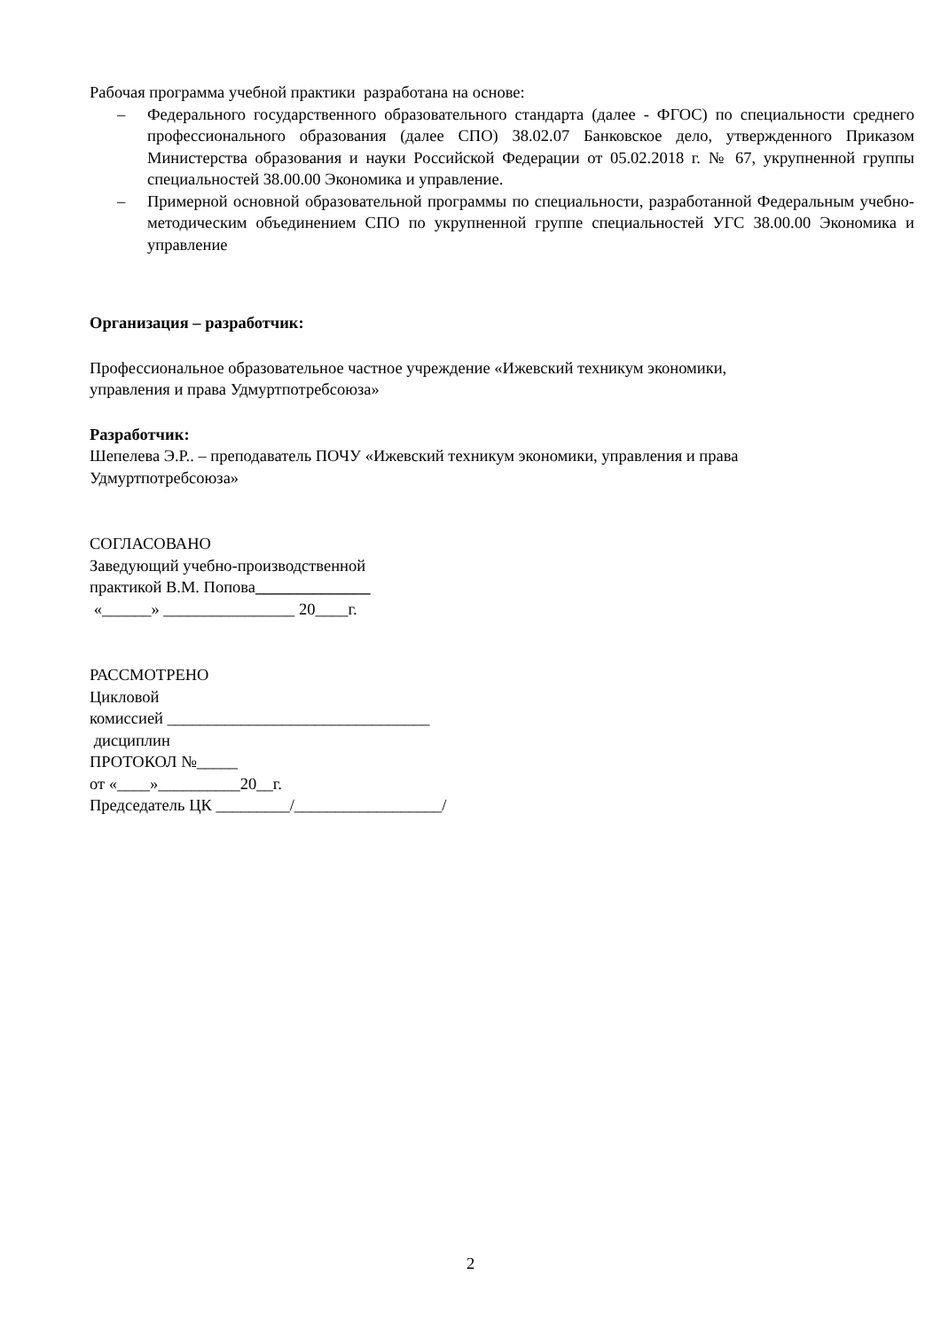Рабочая программа учебной практики разработана на основе:
– Федерального государственного образовательного стандарта (далее - ФГОС) по специальности среднего профессионального образования (далее СПО) 38.02.07 Банковское дело, утвержденного Приказом Министерства образования и науки Российской Федерации от 05.02.2018 г. № 67, укрупненной группы специальностей 38.00.00 Экономика и управление.
– Примерной основной образовательной программы по специальности, разработанной Федеральным учебно-методическим объединением СПО по укрупненной группе специальностей УГС 38.00.00 Экономика и управление
Организация – разработчик:
Профессиональное образовательное частное учреждение «Ижевский техникум экономики,
управления и права Удмуртпотребсоюза»
Разработчик:
Шепелева Э.Р.. – преподаватель ПОЧУ «Ижевский техникум экономики, управления и права
Удмуртпотребсоюза»
СОГЛАСОВАНО
Заведующий учебно-производственной
практикой В.М. Попова______________
«______» ________________ 20____г.
РАССМОТРЕНО
Цикловой
комиссией ________________________________
дисциплин
ПРОТОКОЛ №_____
от «____»__________20__г.
Председатель ЦК _________/__________________/
2